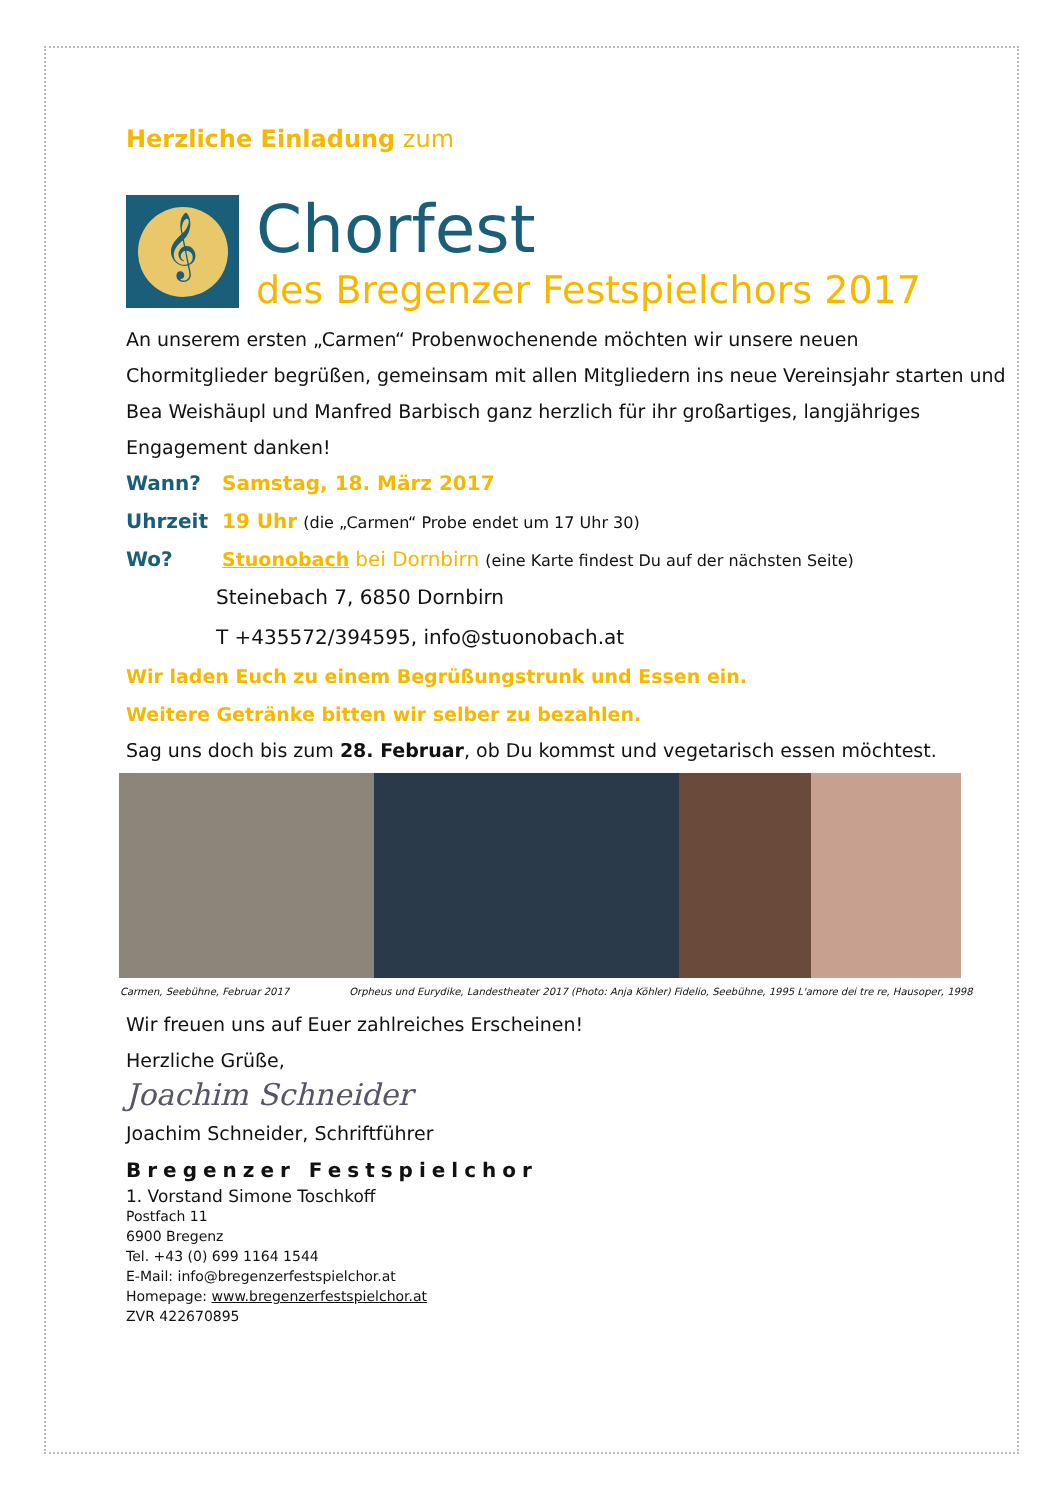Herzliche Einladung zum
𝄞
Chorfest
des Bregenzer Festspielchors 2017
An unserem ersten „Carmen“ Probenwochenende möchten wir unsere neuen Chormitglieder begrüßen, gemeinsam mit allen Mitgliedern ins neue Vereinsjahr starten und Bea Weishäupl und Manfred Barbisch ganz herzlich für ihr großartiges, langjähriges Engagement danken!
Wann? Samstag, 18. März 2017
Uhrzeit 19 Uhr (die „Carmen“ Probe endet um 17 Uhr 30)
Wo? Stuonobach bei Dornbirn (eine Karte findest Du auf der nächsten Seite)
Steinebach 7, 6850 Dornbirn
T +435572/394595, info@stuonobach.at
Wir laden Euch zu einem Begrüßungstrunk und Essen ein.
Weitere Getränke bitten wir selber zu bezahlen.
Sag uns doch bis zum 28. Februar, ob Du kommst und vegetarisch essen möchtest.
Carmen, Seebühne, Februar 2017 Orpheus und Eurydike, Landestheater 2017 (Photo: Anja Köhler) Fidelio, Seebühne, 1995 L'amore dei tre re, Hausoper, 1998
Wir freuen uns auf Euer zahlreiches Erscheinen!
Herzliche Grüße,
Joachim Schneider
Joachim Schneider, Schriftführer
Bregenzer Festspielchor
1. Vorstand Simone Toschkoff
Postfach 11
6900 Bregenz
Tel. +43 (0) 699 1164 1544
E-Mail: info@bregenzerfestspielchor.at
Homepage: www.bregenzerfestspielchor.at
ZVR 422670895